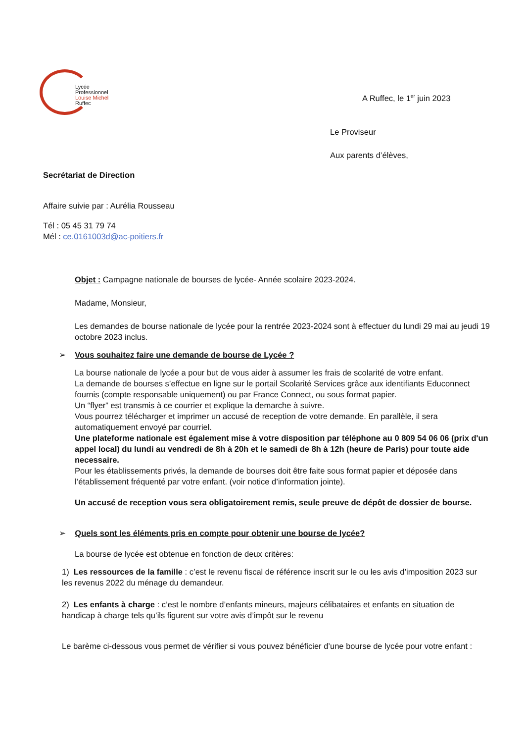Lycée
Professionnel
Louise Michel
Ruffec
A Ruffec, le 1<sup>er</sup> juin 2023
Le Proviseur
Aux parents d’élèves,
Secrétariat de Direction
Affaire suivie par : Aurélia Rousseau
Tél : 05 45 31 79 74
Mél : ce.0161003d@ac-poitiers.fr
Objet : Campagne nationale de bourses de lycée- Année scolaire 2023-2024.
Madame, Monsieur,
Les demandes de bourse nationale de lycée pour la rentrée 2023-2024 sont à effectuer du lundi 29 mai au jeudi 19 octobre 2023 inclus.
➢ Vous souhaitez faire une demande de bourse de Lycée ?
La bourse nationale de lycée a pour but de vous aider à assumer les frais de scolarité de votre enfant.
La demande de bourses s’effectue en ligne sur le portail Scolarité Services grâce aux identifiants Educonnect fournis (compte responsable uniquement) ou par France Connect, ou sous format papier.
Un “flyer” est transmis à ce courrier et explique la demarche à suivre.
Vous pourrez télécharger et imprimer un accusé de reception de votre demande. En parallèle, il sera automatiquement envoyé par courriel.
Une plateforme nationale est également mise à votre disposition par téléphone au 0 809 54 06 06 (prix d'un appel local) du lundi au vendredi de 8h à 20h et le samedi de 8h à 12h (heure de Paris) pour toute aide necessaire.
Pour les établissements privés, la demande de bourses doit être faite sous format papier et déposée dans l’établissement fréquenté par votre enfant. (voir notice d’information jointe).
Un accusé de reception vous sera obligatoirement remis, seule preuve de dépôt de dossier de bourse.
➢ Quels sont les éléments pris en compte pour obtenir une bourse de lycée?
La bourse de lycée est obtenue en fonction de deux critères:
1) Les ressources de la famille : c’est le revenu fiscal de référence inscrit sur le ou les avis d’imposition 2023 sur les revenus 2022 du ménage du demandeur.
2) Les enfants à charge : c’est le nombre d’enfants mineurs, majeurs célibataires et enfants en situation de handicap à charge tels qu’ils figurent sur votre avis d’impôt sur le revenu
Le barème ci-dessous vous permet de vérifier si vous pouvez bénéficier d’une bourse de lycée pour votre enfant :